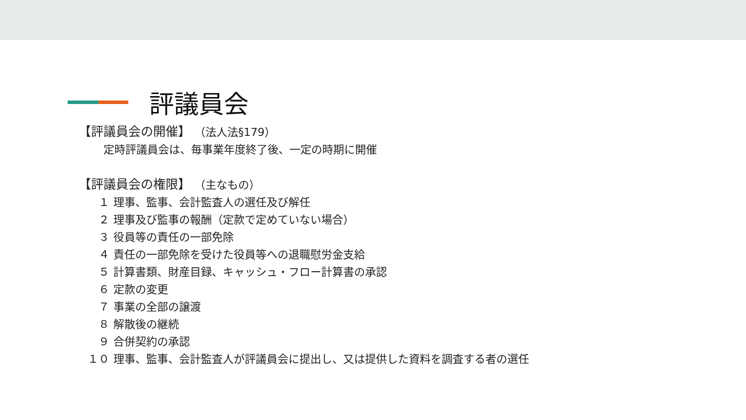評議員会
【評議員会の開催】 （法人法§179）
定時評議員会は、毎事業年度終了後、一定の時期に開催
【評議員会の権限】 （主なもの）
１ 理事、監事、会計監査人の選任及び解任
２ 理事及び監事の報酬（定款で定めていない場合）
３ 役員等の責任の一部免除
４ 責任の一部免除を受けた役員等への退職慰労金支給
５ 計算書類、財産目録、キャッシュ・フロー計算書の承認
６ 定款の変更
７ 事業の全部の譲渡
８ 解散後の継続
９ 合併契約の承認
１０ 理事、監事、会計監査人が評議員会に提出し、又は提供した資料を調査する者の選任